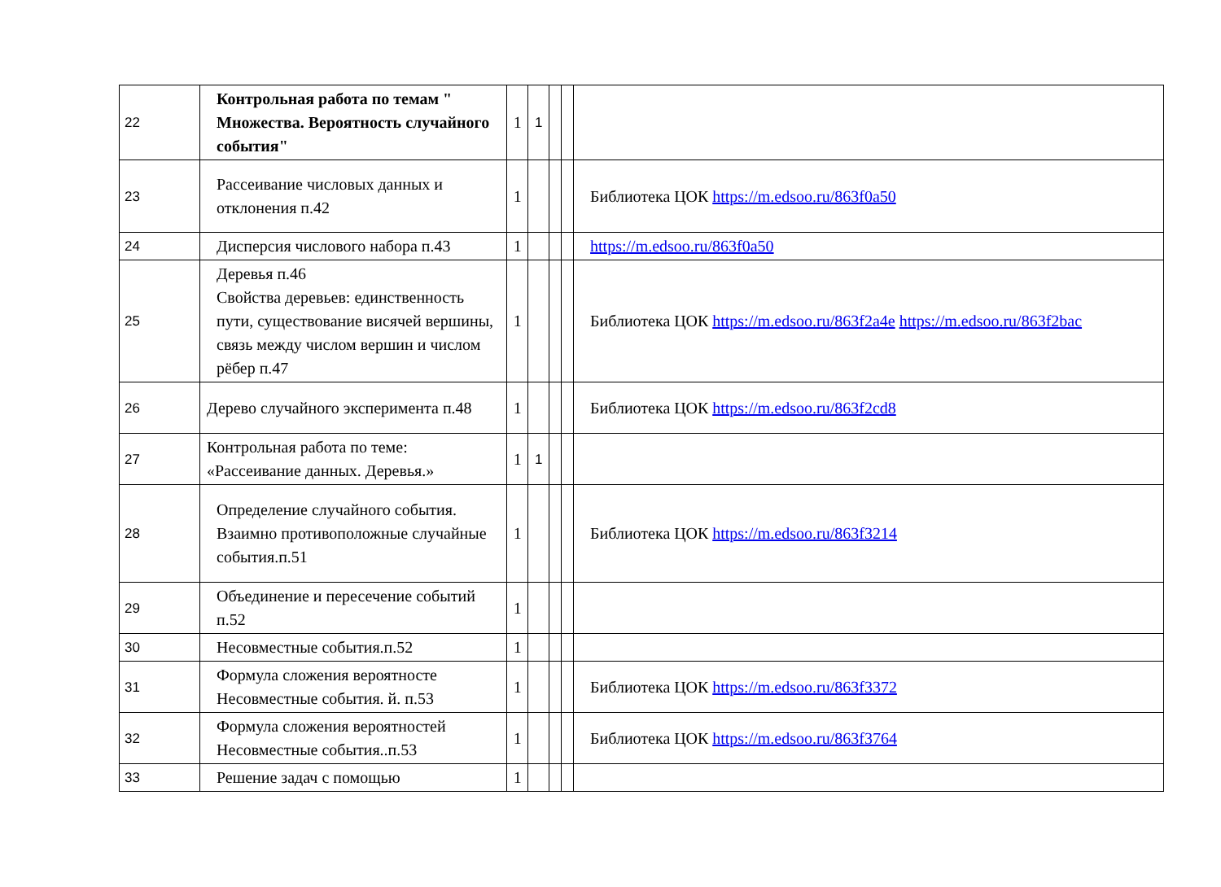| 22 | Контрольная работа по темам " Множества. Вероятность случайного события" | 1 | 1 | | | |
| 23 | Рассеивание числовых данных и отклонения п.42 | 1 | | | | Библиотека ЦОК https://m.edsoo.ru/863f0a50 |
| 24 | Дисперсия числового набора п.43 | 1 | | | | https://m.edsoo.ru/863f0a50 |
| 25 | Деревья п.46 Свойства деревьев: единственность пути, существование висячей вершины, связь между числом вершин и числом рёбер п.47 | 1 | | | | Библиотека ЦОК https://m.edsoo.ru/863f2a4e https://m.edsoo.ru/863f2bac |
| 26 | Дерево случайного эксперимента п.48 | 1 | | | | Библиотека ЦОК https://m.edsoo.ru/863f2cd8 |
| 27 | Контрольная работа по теме: «Рассеивание данных. Деревья.» | 1 | 1 | | | |
| 28 | Определение случайного события. Взаимно противоположные случайные события.п.51 | 1 | | | | Библиотека ЦОК https://m.edsoo.ru/863f3214 |
| 29 | Объединение и пересечение событий п.52 | 1 | | | | |
| 30 | Несовместные события.п.52 | 1 | | | | |
| 31 | Формула сложения вероятносте Несовместные события. й. п.53 | 1 | | | | Библиотека ЦОК https://m.edsoo.ru/863f3372 |
| 32 | Формула сложения вероятностей Несовместные события..п.53 | 1 | | | | Библиотека ЦОК https://m.edsoo.ru/863f3764 |
| 33 | Решение задач с помощью | 1 | | | | |